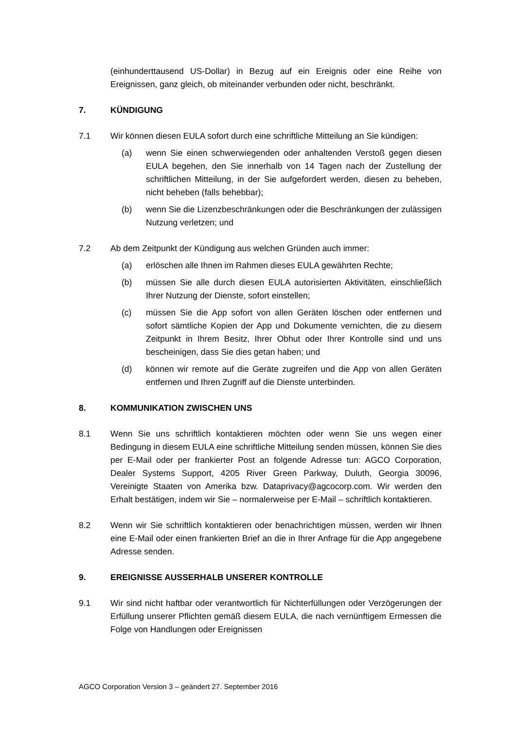(einhunderttausend US-Dollar) in Bezug auf ein Ereignis oder eine Reihe von Ereignissen, ganz gleich, ob miteinander verbunden oder nicht, beschränkt.
7. KÜNDIGUNG
7.1 Wir können diesen EULA sofort durch eine schriftliche Mitteilung an Sie kündigen:
(a) wenn Sie einen schwerwiegenden oder anhaltenden Verstoß gegen diesen EULA begehen, den Sie innerhalb von 14 Tagen nach der Zustellung der schriftlichen Mitteilung, in der Sie aufgefordert werden, diesen zu beheben, nicht beheben (falls behebbar);
(b) wenn Sie die Lizenzbeschränkungen oder die Beschränkungen der zulässigen Nutzung verletzen; und
7.2 Ab dem Zeitpunkt der Kündigung aus welchen Gründen auch immer:
(a) erlöschen alle Ihnen im Rahmen dieses EULA gewährten Rechte;
(b) müssen Sie alle durch diesen EULA autorisierten Aktivitäten, einschließlich Ihrer Nutzung der Dienste, sofort einstellen;
(c) müssen Sie die App sofort von allen Geräten löschen oder entfernen und sofort sämtliche Kopien der App und Dokumente vernichten, die zu diesem Zeitpunkt in Ihrem Besitz, Ihrer Obhut oder Ihrer Kontrolle sind und uns bescheinigen, dass Sie dies getan haben; und
(d) können wir remote auf die Geräte zugreifen und die App von allen Geräten entfernen und Ihren Zugriff auf die Dienste unterbinden.
8. KOMMUNIKATION ZWISCHEN UNS
8.1 Wenn Sie uns schriftlich kontaktieren möchten oder wenn Sie uns wegen einer Bedingung in diesem EULA eine schriftliche Mitteilung senden müssen, können Sie dies per E-Mail oder per frankierter Post an folgende Adresse tun: AGCO Corporation, Dealer Systems Support, 4205 River Green Parkway, Duluth, Georgia 30096, Vereinigte Staaten von Amerika bzw. Dataprivacy@agcocorp.com. Wir werden den Erhalt bestätigen, indem wir Sie – normalerweise per E-Mail – schriftlich kontaktieren.
8.2 Wenn wir Sie schriftlich kontaktieren oder benachrichtigen müssen, werden wir Ihnen eine E-Mail oder einen frankierten Brief an die in Ihrer Anfrage für die App angegebene Adresse senden.
9. EREIGNISSE AUSSERHALB UNSERER KONTROLLE
9.1 Wir sind nicht haftbar oder verantwortlich für Nichterfüllungen oder Verzögerungen der Erfüllung unserer Pflichten gemäß diesem EULA, die nach vernünftigem Ermessen die Folge von Handlungen oder Ereignissen
AGCO Corporation Version 3 – geändert 27. September 2016